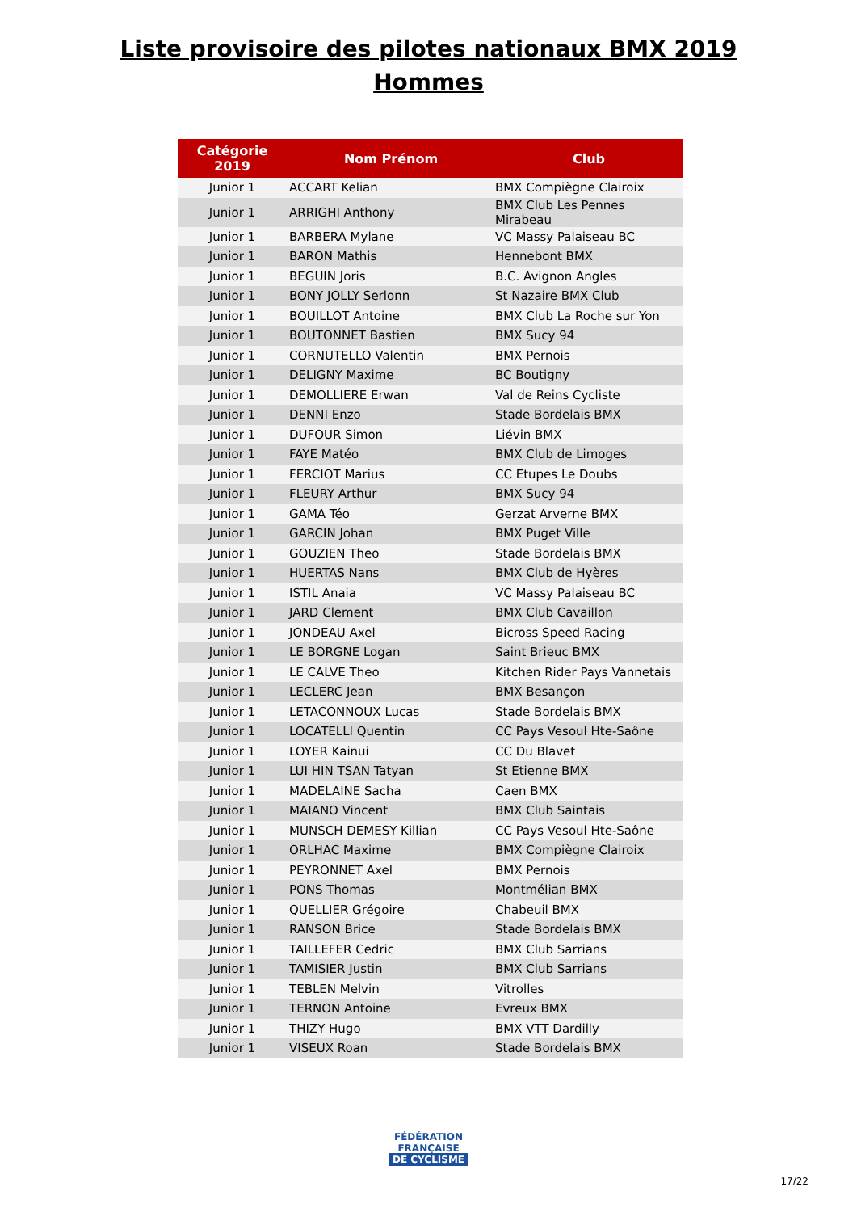Liste provisoire des pilotes nationaux BMX 2019
Hommes
| Catégorie 2019 | Nom Prénom | Club |
| --- | --- | --- |
| Junior 1 | ACCART Kelian | BMX Compiègne Clairoix |
| Junior 1 | ARRIGHI Anthony | BMX Club Les Pennes Mirabeau |
| Junior 1 | BARBERA Mylane | VC Massy Palaiseau BC |
| Junior 1 | BARON Mathis | Hennebont BMX |
| Junior 1 | BEGUIN Joris | B.C. Avignon Angles |
| Junior 1 | BONY JOLLY Serlonn | St Nazaire BMX Club |
| Junior 1 | BOUILLOT Antoine | BMX Club La Roche sur Yon |
| Junior 1 | BOUTONNET Bastien | BMX Sucy 94 |
| Junior 1 | CORNUTELLO Valentin | BMX Pernois |
| Junior 1 | DELIGNY Maxime | BC Boutigny |
| Junior 1 | DEMOLLIERE Erwan | Val de Reins Cycliste |
| Junior 1 | DENNI Enzo | Stade Bordelais BMX |
| Junior 1 | DUFOUR Simon | Liévin BMX |
| Junior 1 | FAYE Matéo | BMX Club de Limoges |
| Junior 1 | FERCIOT Marius | CC Etupes Le Doubs |
| Junior 1 | FLEURY Arthur | BMX Sucy 94 |
| Junior 1 | GAMA Téo | Gerzat Arverne BMX |
| Junior 1 | GARCIN Johan | BMX Puget Ville |
| Junior 1 | GOUZIEN Theo | Stade Bordelais BMX |
| Junior 1 | HUERTAS Nans | BMX Club de Hyères |
| Junior 1 | ISTIL Anaia | VC Massy Palaiseau BC |
| Junior 1 | JARD Clement | BMX Club Cavaillon |
| Junior 1 | JONDEAU Axel | Bicross Speed Racing |
| Junior 1 | LE BORGNE Logan | Saint Brieuc BMX |
| Junior 1 | LE CALVE Theo | Kitchen Rider Pays Vannetais |
| Junior 1 | LECLERC Jean | BMX Besançon |
| Junior 1 | LETACONNOUX Lucas | Stade Bordelais BMX |
| Junior 1 | LOCATELLI Quentin | CC Pays Vesoul Hte-Saône |
| Junior 1 | LOYER Kainui | CC Du Blavet |
| Junior 1 | LUI HIN TSAN Tatyan | St Etienne BMX |
| Junior 1 | MADELAINE Sacha | Caen BMX |
| Junior 1 | MAIANO Vincent | BMX Club Saintais |
| Junior 1 | MUNSCH DEMESY Killian | CC Pays Vesoul Hte-Saône |
| Junior 1 | ORLHAC Maxime | BMX Compiègne Clairoix |
| Junior 1 | PEYRONNET Axel | BMX Pernois |
| Junior 1 | PONS Thomas | Montmélian BMX |
| Junior 1 | QUELLIER Grégoire | Chabeuil BMX |
| Junior 1 | RANSON Brice | Stade Bordelais BMX |
| Junior 1 | TAILLEFER Cedric | BMX Club Sarrians |
| Junior 1 | TAMISIER Justin | BMX Club Sarrians |
| Junior 1 | TEBLEN Melvin | Vitrolles |
| Junior 1 | TERNON Antoine | Evreux BMX |
| Junior 1 | THIZY Hugo | BMX VTT Dardilly |
| Junior 1 | VISEUX Roan | Stade Bordelais BMX |
FÉDÉRATION
FRANÇAISE
DE CYCLISME
17/22